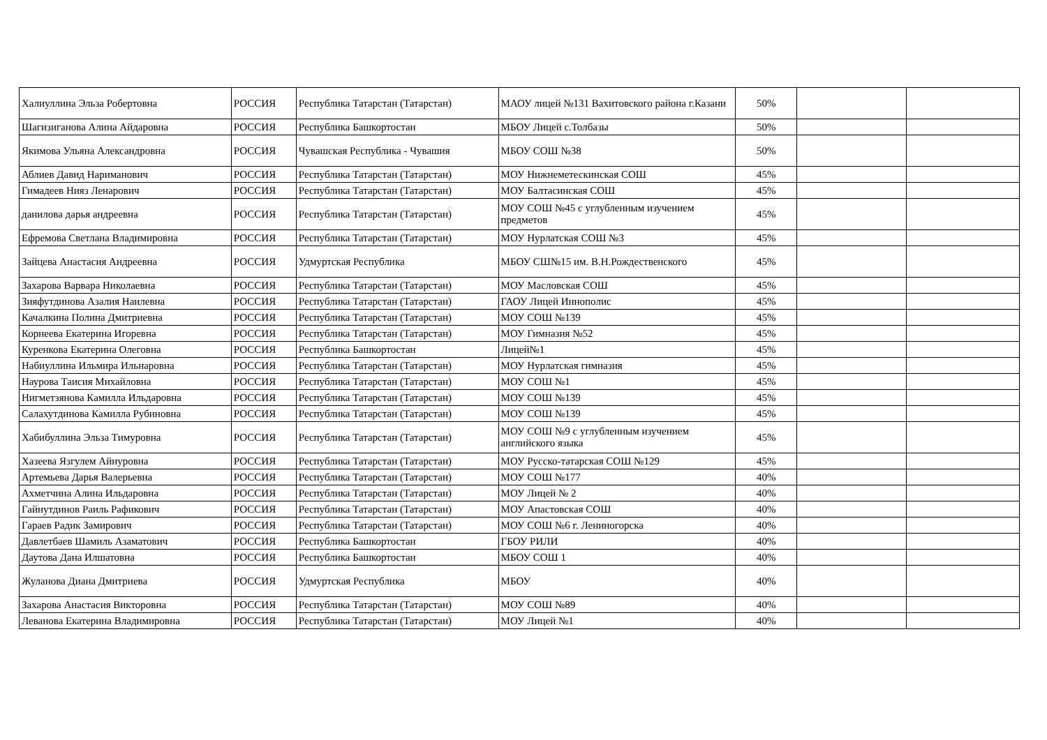| Халиуллина Эльза Робертовна | РОССИЯ | Республика Татарстан (Татарстан) | МАОУ лицей №131 Вахитовского района г.Казани | 50% | | |
| Шагизиганова Алина Айдаровна | РОССИЯ | Республика Башкортостан | МБОУ Лицей с.Толбазы | 50% | | |
| Якимова Ульяна Александровна | РОССИЯ | Чувашская Республика - Чувашия | МБОУ СОШ №38 | 50% | | |
| Аблиев Давид Нариманович | РОССИЯ | Республика Татарстан (Татарстан) | МОУ Нижнеметескинская СОШ | 45% | | |
| Гимадеев Нияз Ленарович | РОССИЯ | Республика Татарстан (Татарстан) | МОУ Балтасинская СОШ | 45% | | |
| данилова дарья андреевна | РОССИЯ | Республика Татарстан (Татарстан) | МОУ СОШ №45 с углубленным изучением предметов | 45% | | |
| Ефремова Светлана Владимировна | РОССИЯ | Республика Татарстан (Татарстан) | МОУ Нурлатская СОШ №3 | 45% | | |
| Зайцева Анастасия Андреевна | РОССИЯ | Удмуртская Республика | МБОУ СШ№15 им. В.Н.Рождественского | 45% | | |
| Захарова Варвара Николаевна | РОССИЯ | Республика Татарстан (Татарстан) | МОУ Масловская СОШ | 45% | | |
| Зияфутдинова Азалия Наилевна | РОССИЯ | Республика Татарстан (Татарстан) | ГАОУ Лицей Иннополис | 45% | | |
| Качалкина Полина Дмитриевна | РОССИЯ | Республика Татарстан (Татарстан) | МОУ СОШ №139 | 45% | | |
| Корнеева Екатерина Игоревна | РОССИЯ | Республика Татарстан (Татарстан) | МОУ Гимназия №52 | 45% | | |
| Куренкова Екатерина Олеговна | РОССИЯ | Республика Башкортостан | Лицей№1 | 45% | | |
| Набиуллина Ильмира Ильнаровна | РОССИЯ | Республика Татарстан (Татарстан) | МОУ Нурлатская гимназия | 45% | | |
| Наурова Таисия Михайловна | РОССИЯ | Республика Татарстан (Татарстан) | МОУ СОШ №1 | 45% | | |
| Нигметзянова Камилла Ильдаровна | РОССИЯ | Республика Татарстан (Татарстан) | МОУ СОШ №139 | 45% | | |
| Салахутдинова Камилла Рубиновна | РОССИЯ | Республика Татарстан (Татарстан) | МОУ СОШ №139 | 45% | | |
| Хабибуллина Эльза Тимуровна | РОССИЯ | Республика Татарстан (Татарстан) | МОУ СОШ №9 с углубленным изучением английского языка | 45% | | |
| Хазеева Язгулем Айнуровна | РОССИЯ | Республика Татарстан (Татарстан) | МОУ Русско-татарская СОШ №129 | 45% | | |
| Артемьева Дарья Валерьевна | РОССИЯ | Республика Татарстан (Татарстан) | МОУ СОШ №177 | 40% | | |
| Ахметчина Алина Ильдаровна | РОССИЯ | Республика Татарстан (Татарстан) | МОУ Лицей № 2 | 40% | | |
| Гайнутдинов Раиль Рафикович | РОССИЯ | Республика Татарстан (Татарстан) | МОУ Апастовская СОШ | 40% | | |
| Гараев Радик Замирович | РОССИЯ | Республика Татарстан (Татарстан) | МОУ СОШ №6 г. Лениногорска | 40% | | |
| Давлетбаев Шамиль Азаматович | РОССИЯ | Республика Башкортостан | ГБОУ РИЛИ | 40% | | |
| Даутова Дана Илшатовна | РОССИЯ | Республика Башкортостан | МБОУ СОШ 1 | 40% | | |
| Жуланова Диана Дмитриева | РОССИЯ | Удмуртская Республика | МБОУ | 40% | | |
| Захарова Анастасия Викторовна | РОССИЯ | Республика Татарстан (Татарстан) | МОУ СОШ №89 | 40% | | |
| Леванова Екатерина Владимировна | РОССИЯ | Республика Татарстан (Татарстан) | МОУ Лицей №1 | 40% | | |